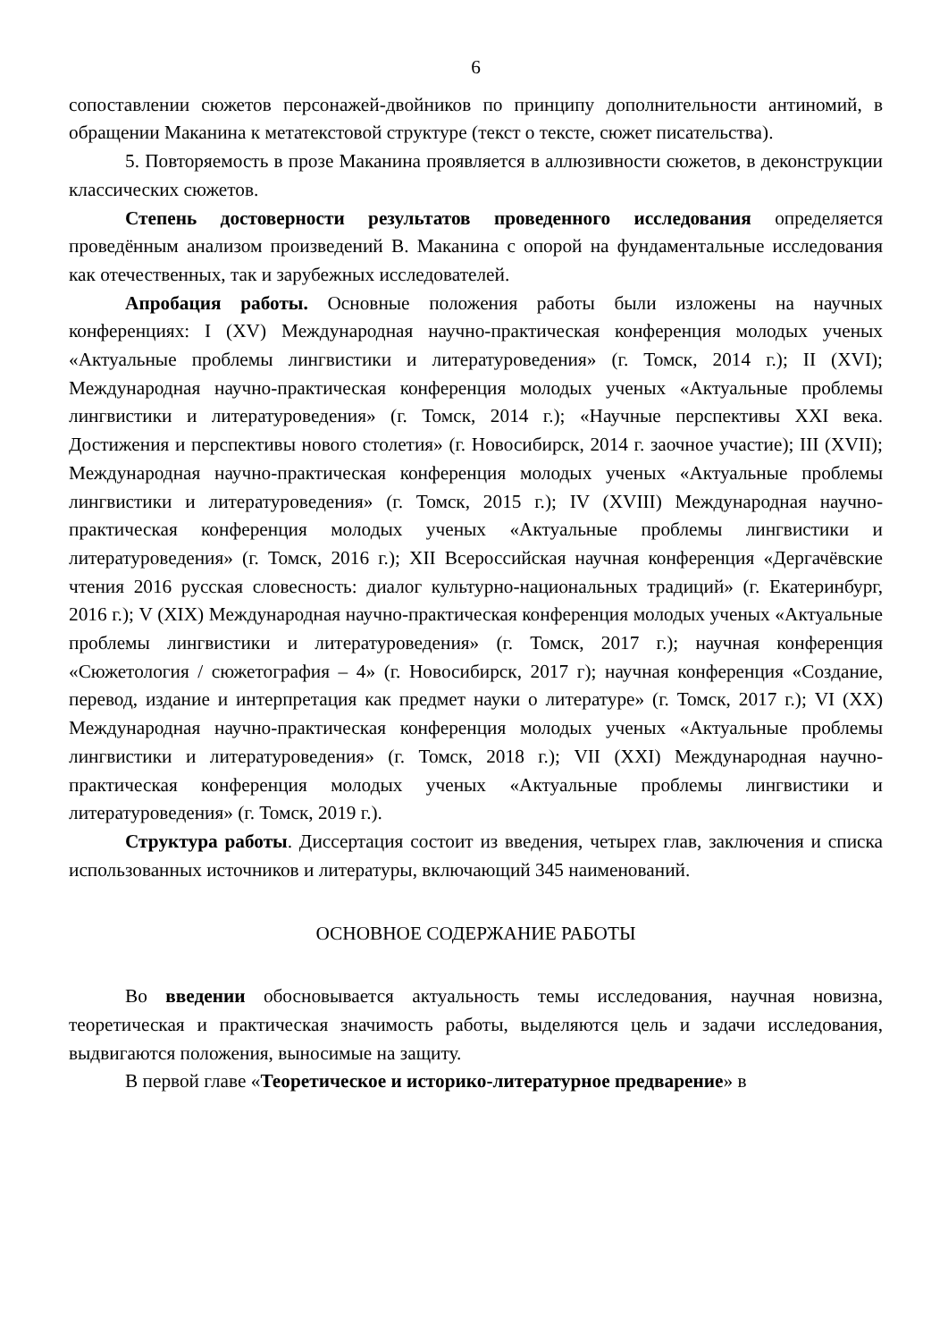6
сопоставлении сюжетов персонажей-двойников по принципу дополнительности антиномий, в обращении Маканина к метатекстовой структуре (текст о тексте, сюжет писательства).
5. Повторяемость в прозе Маканина проявляется в аллюзивности сюжетов, в деконструкции классических сюжетов.
Степень достоверности результатов проведенного исследования определяется проведённым анализом произведений В. Маканина с опорой на фундаментальные исследования как отечественных, так и зарубежных исследователей.
Апробация работы. Основные положения работы были изложены на научных конференциях: I (XV) Международная научно-практическая конференция молодых ученых «Актуальные проблемы лингвистики и литературоведения» (г. Томск, 2014 г.); II (XVI); Международная научно-практическая конференция молодых ученых «Актуальные проблемы лингвистики и литературоведения» (г. Томск, 2014 г.); «Научные перспективы XXI века. Достижения и перспективы нового столетия» (г. Новосибирск, 2014 г. заочное участие); III (XVII); Международная научно-практическая конференция молодых ученых «Актуальные проблемы лингвистики и литературоведения» (г. Томск, 2015 г.); IV (XVIII) Международная научно-практическая конференция молодых ученых «Актуальные проблемы лингвистики и литературоведения» (г. Томск, 2016 г.); XII Всероссийская научная конференция «Дергачёвские чтения 2016 русская словесность: диалог культурно-национальных традиций» (г. Екатеринбург, 2016 г.); V (XIX) Международная научно-практическая конференция молодых ученых «Актуальные проблемы лингвистики и литературоведения» (г. Томск, 2017 г.); научная конференция «Сюжетология / сюжетография – 4» (г. Новосибирск, 2017 г); научная конференция «Создание, перевод, издание и интерпретация как предмет науки о литературе» (г. Томск, 2017 г.); VI (XX) Международная научно-практическая конференция молодых ученых «Актуальные проблемы лингвистики и литературоведения» (г. Томск, 2018 г.); VII (XXI) Международная научно-практическая конференция молодых ученых «Актуальные проблемы лингвистики и литературоведения» (г. Томск, 2019 г.).
Структура работы. Диссертация состоит из введения, четырех глав, заключения и списка использованных источников и литературы, включающий 345 наименований.
ОСНОВНОЕ СОДЕРЖАНИЕ РАБОТЫ
Во введении обосновывается актуальность темы исследования, научная новизна, теоретическая и практическая значимость работы, выделяются цель и задачи исследования, выдвигаются положения, выносимые на защиту.
В первой главе «Теоретическое и историко-литературное предварение» в